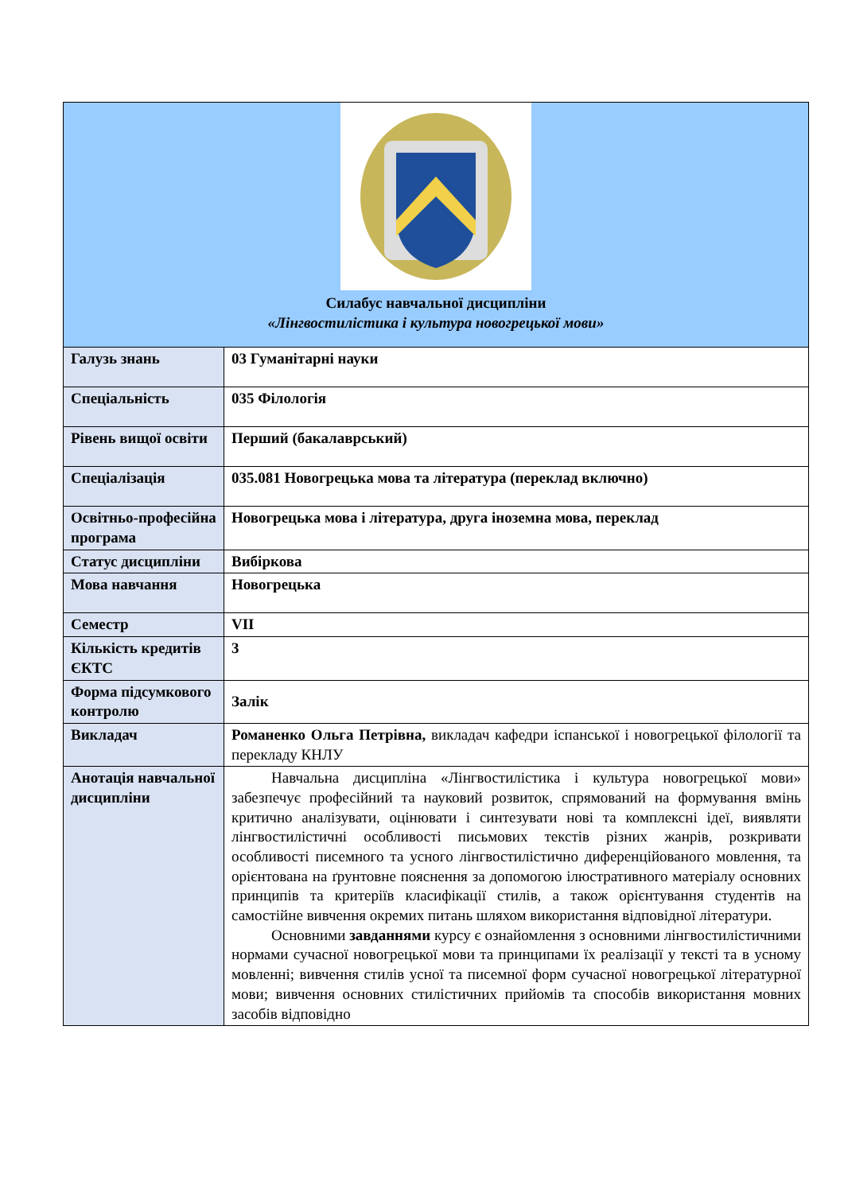| Силабус навчальної дисципліни «Лінгвостилістика і культура новогрецької мови» | |
| Галузь знань | 03 Гуманітарні науки |
| Спеціальність | 035 Філологія |
| Рівень вищої освіти | Перший (бакалаврський) |
| Спеціалізація | 035.081 Новогрецька мова та література (переклад включно) |
| Освітньо-професійна програма | Новогрецька мова і література, друга іноземна мова, переклад |
| Статус дисципліни | Вибіркова |
| Мова навчання | Новогрецька |
| Семестр | VII |
| Кількість кредитів ЄКТС | 3 |
| Форма підсумкового контролю | Залік |
| Викладач | Романенко Ольга Петрівна, викладач кафедри іспанської і новогрецької філології та перекладу КНЛУ |
| Анотація навчальної дисципліни | Навчальна дисципліна «Лінгвостилістика і культура новогрецької мови» забезпечує професійний та науковий розвиток, спрямований на формування вмінь критично аналізувати, оцінювати і синтезувати нові та комплексні ідеї, виявляти лінгвостилістичні особливості письмових текстів різних жанрів, розкривати особливості писемного та усного лінгвостилістично диференційованого мовлення, та орієнтована на ґрунтовне пояснення за допомогою ілюстративного матеріалу основних принципів та критеріїв класифікації стилів, а також орієнтування студентів на самостійне вивчення окремих питань шляхом використання відповідної літератури. Основними завданнями курсу є ознайомлення з основними лінгвостилістичними нормами сучасної новогрецької мови та принципами їх реалізації у тексті та в усному мовленні; вивчення стилів усної та писемної форм сучасної новогрецької літературної мови; вивчення основних стилістичних прийомів та способів використання мовних засобів відповідно |